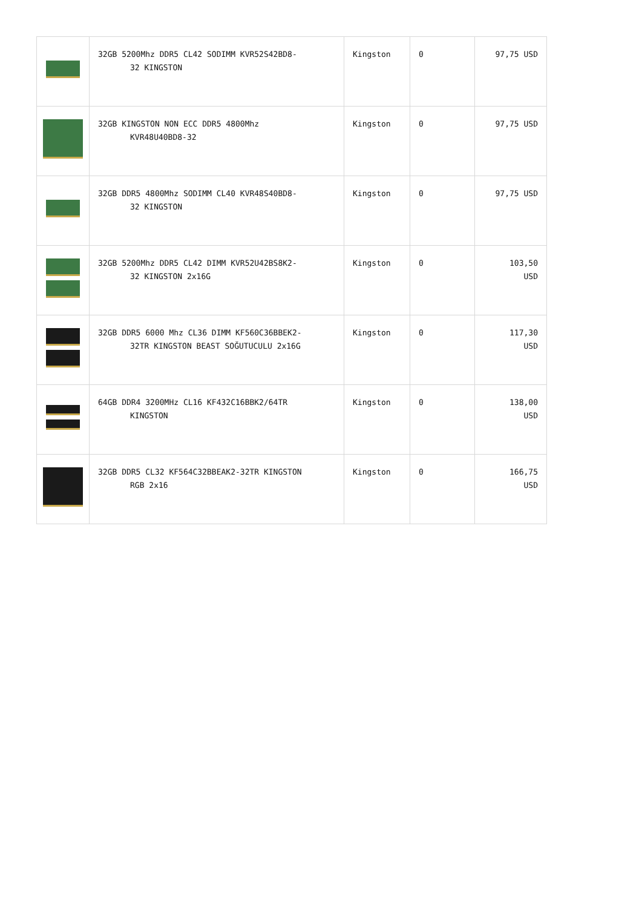| | 32GB 5200Mhz DDR5 CL42 SODIMM KVR52S42BD8- 32 KINGSTON | Kingston | 0 | 97,75 USD |
| | 32GB KINGSTON NON ECC DDR5 4800Mhz KVR48U40BD8-32 | Kingston | 0 | 97,75 USD |
| | 32GB DDR5 4800Mhz SODIMM CL40 KVR48S40BD8- 32 KINGSTON | Kingston | 0 | 97,75 USD |
| | 32GB 5200Mhz DDR5 CL42 DIMM KVR52U42BS8K2- 32 KINGSTON 2x16G | Kingston | 0 | 103,50 USD |
| | 32GB DDR5 6000 Mhz CL36 DIMM KF560C36BBEK2- 32TR KINGSTON BEAST SOĞUTUCULU 2x16G | Kingston | 0 | 117,30 USD |
| | 64GB DDR4 3200MHz CL16 KF432C16BBK2/64TR KINGSTON | Kingston | 0 | 138,00 USD |
| | 32GB DDR5 CL32 KF564C32BBEAK2-32TR KINGSTON RGB 2x16 | Kingston | 0 | 166,75 USD |